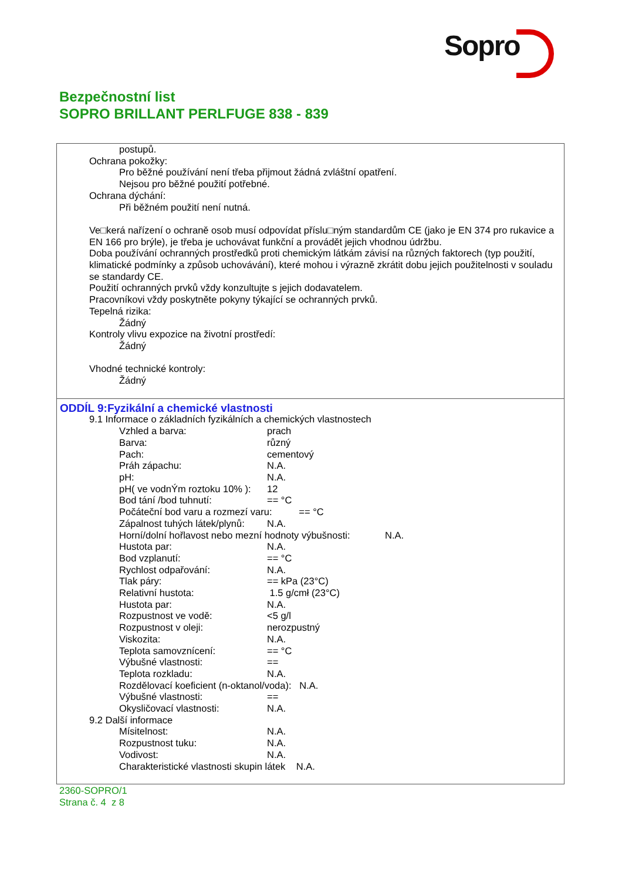Sopro
Bezpečnostní list
SOPRO BRILLANT PERLFUGE 838 - 839
postupů.
Ochrana pokožky:
Pro běžné používání není třeba přijmout žádná zvláštní opatření.
Nejsou pro běžné použití potřebné.
Ochrana dýchání:
Při běžném použití není nutná.
Ve□kerá nařízení o ochraně osob musí odpovídat příslu□ným standardům CE (jako je EN 374 pro rukavice a EN 166 pro brýle), je třeba je uchovávat funkční a provádět jejich vhodnou údržbu.
Doba používání ochranných prostředků proti chemickým látkám závisí na různých faktorech (typ použití, klimatické podmínky a způsob uchovávání), které mohou i výrazně zkrátit dobu jejich použitelnosti v souladu se standardy CE.
Použití ochranných prvků vždy konzultujte s jejich dodavatelem.
Pracovníkovi vždy poskytněte pokyny týkající se ochranných prvků.
Tepelná rizika:
Žádný
Kontroly vlivu expozice na životní prostředí:
Žádný
Vhodné technické kontroly:
Žádný
ODDÍL 9:Fyzikální a chemické vlastnosti
9.1 Informace o základních fyzikálních a chemických vlastnostech
Vzhled a barva: prach
Barva: různý
Pach: cementový
Práh zápachu: N.A.
pH: N.A.
pH( ve vodnÝm roztoku 10% ): 12
Bod tání /bod tuhnutí: == °C
Počáteční bod varu a rozmezí varu: == °C
Zápalnost tuhých látek/plynů: N.A.
Horní/dolní hořlavost nebo mezní hodnoty výbušnosti: N.A.
Hustota par: N.A.
Bod vzplanutí: == °C
Rychlost odpařování: N.A.
Tlak páry: == kPa (23°C)
Relativní hustota: 1.5 g/cmł (23°C)
Hustota par: N.A.
Rozpustnost ve vodě: <5 g/l
Rozpustnost v oleji: nerozpustný
Viskozita: N.A.
Teplota samovznícení: == °C
Výbušné vlastnosti: ==
Teplota rozkladu: N.A.
Rozdělovací koeficient (n-oktanol/voda): N.A.
Výbušné vlastnosti: ==
Okysličovací vlastnosti: N.A.
9.2 Další informace
Mísitelnost: N.A.
Rozpustnost tuku: N.A.
Vodivost: N.A.
Charakteristické vlastnosti skupin látek N.A.
2360-SOPRO/1
Strana č. 4 z 8